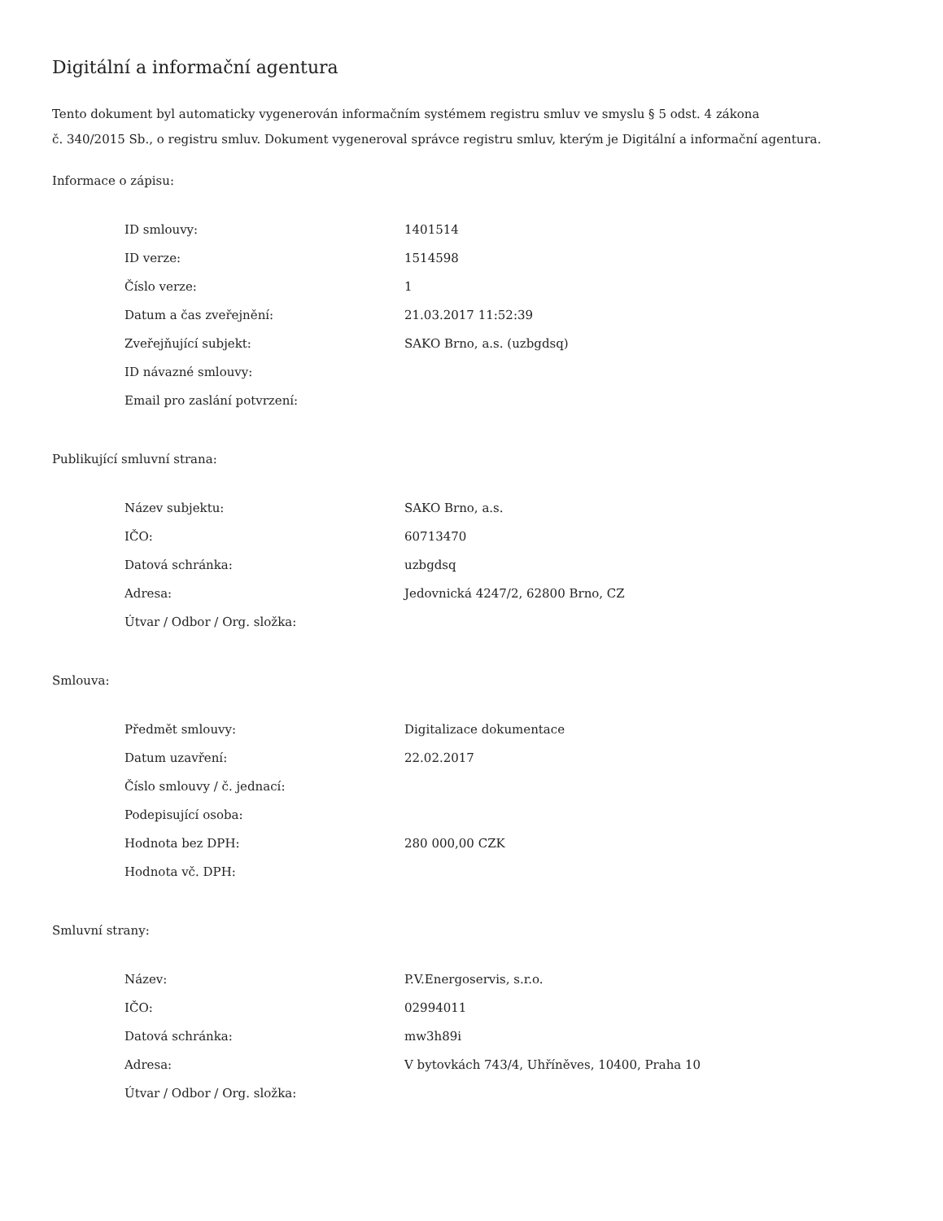Digitální a informační agentura
Tento dokument byl automaticky vygenerován informačním systémem registru smluv ve smyslu § 5 odst. 4 zákona
č. 340/2015 Sb., o registru smluv. Dokument vygeneroval správce registru smluv, kterým je Digitální a informační agentura.
Informace o zápisu:
| ID smlouvy: | 1401514 |
| ID verze: | 1514598 |
| Číslo verze: | 1 |
| Datum a čas zveřejnění: | 21.03.2017 11:52:39 |
| Zveřejňující subjekt: | SAKO Brno, a.s. (uzbgdsq) |
| ID návazné smlouvy: | |
| Email pro zaslání potvrzení: | |
Publikující smluvní strana:
| Název subjektu: | SAKO Brno, a.s. |
| IČO: | 60713470 |
| Datová schránka: | uzbgdsq |
| Adresa: | Jedovnická 4247/2, 62800 Brno, CZ |
| Útvar / Odbor / Org. složka: | |
Smlouva:
| Předmět smlouvy: | Digitalizace dokumentace |
| Datum uzavření: | 22.02.2017 |
| Číslo smlouvy / č. jednací: | |
| Podepisující osoba: | |
| Hodnota bez DPH: | 280 000,00 CZK |
| Hodnota vč. DPH: | |
Smluvní strany:
| Název: | P.V.Energoservis, s.r.o. |
| IČO: | 02994011 |
| Datová schránka: | mw3h89i |
| Adresa: | V bytovkách 743/4, Uhříněves, 10400, Praha 10 |
| Útvar / Odbor / Org. složka: | |